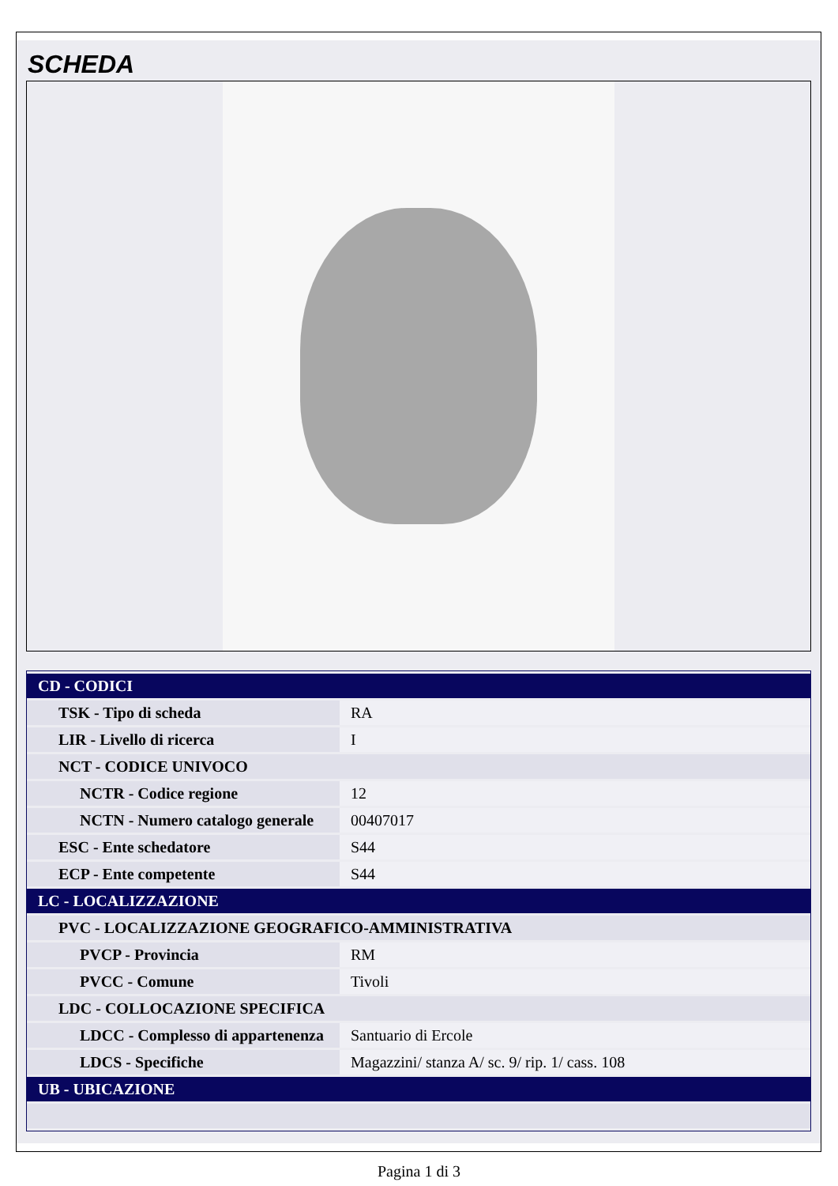SCHEDA
| CD - CODICI | |
| TSK - Tipo di scheda | RA |
| LIR - Livello di ricerca | I |
| NCT - CODICE UNIVOCO | |
| NCTR - Codice regione | 12 |
| NCTN - Numero catalogo generale | 00407017 |
| ESC - Ente schedatore | S44 |
| ECP - Ente competente | S44 |
| LC - LOCALIZZAZIONE | |
| PVC - LOCALIZZAZIONE GEOGRAFICO-AMMINISTRATIVA | |
| PVCP - Provincia | RM |
| PVCC - Comune | Tivoli |
| LDC - COLLOCAZIONE SPECIFICA | |
| LDCC - Complesso di appartenenza | Santuario di Ercole |
| LDCS - Specifiche | Magazzini/ stanza A/ sc. 9/ rip. 1/ cass. 108 |
| UB - UBICAZIONE | |
Pagina 1 di 3